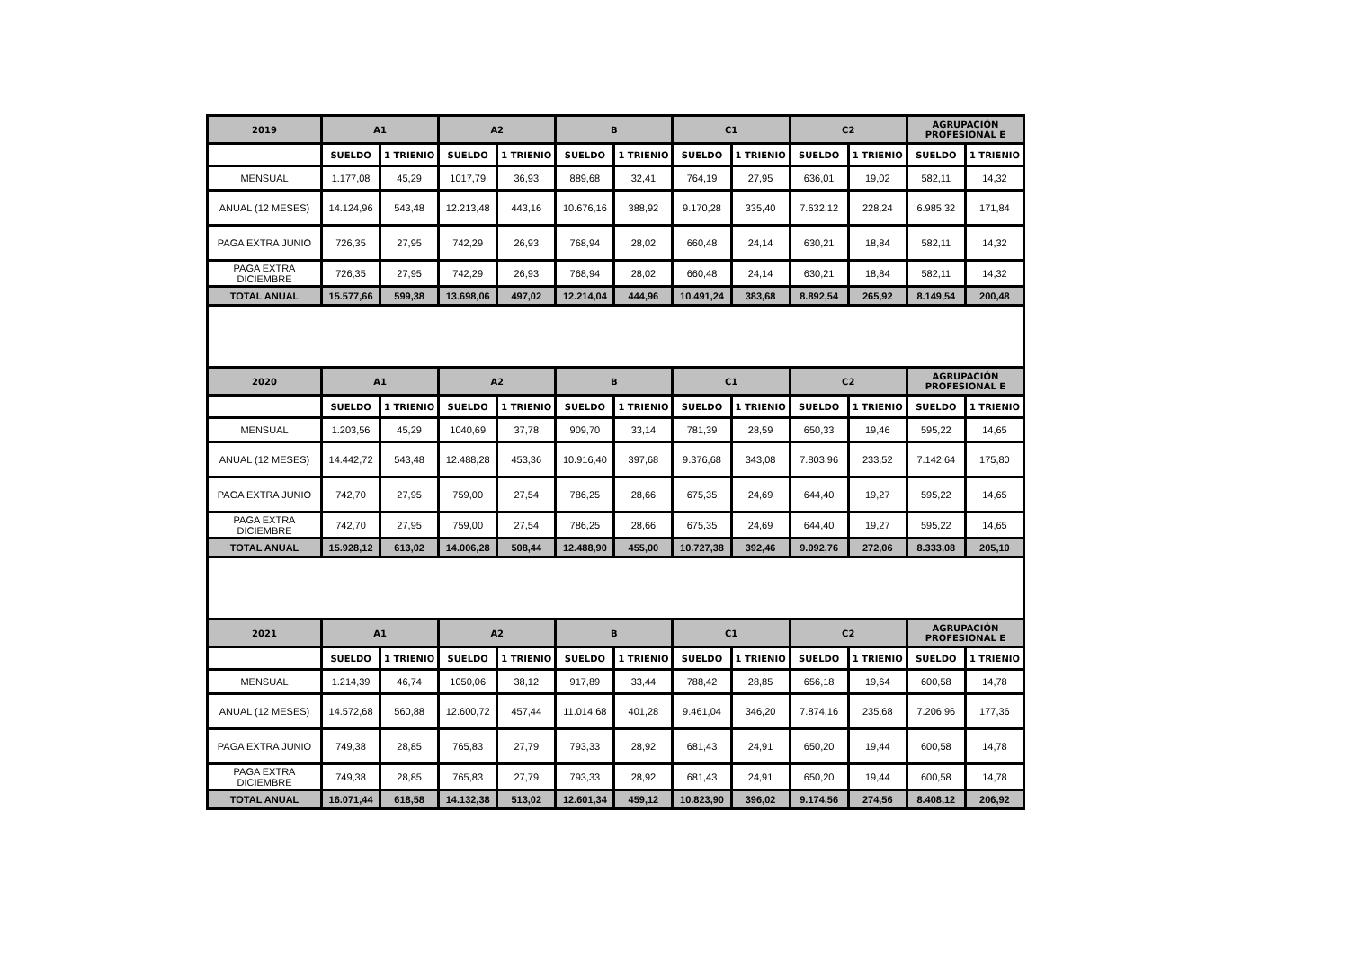| 2019 | A1 | | A2 | | B | | C1 | | C2 | | AGRUPACIÓN PROFESIONAL E | |
| --- | --- | --- | --- | --- | --- | --- | --- | --- | --- | --- | --- | --- |
| | SUELDO | 1 TRIENIO | SUELDO | 1 TRIENIO | SUELDO | 1 TRIENIO | SUELDO | 1 TRIENIO | SUELDO | 1 TRIENIO | SUELDO | 1 TRIENIO |
| MENSUAL | 1.177,08 | 45,29 | 1017,79 | 36,93 | 889,68 | 32,41 | 764,19 | 27,95 | 636,01 | 19,02 | 582,11 | 14,32 |
| ANUAL (12 MESES) | 14.124,96 | 543,48 | 12.213,48 | 443,16 | 10.676,16 | 388,92 | 9.170,28 | 335,40 | 7.632,12 | 228,24 | 6.985,32 | 171,84 |
| PAGA EXTRA JUNIO | 726,35 | 27,95 | 742,29 | 26,93 | 768,94 | 28,02 | 660,48 | 24,14 | 630,21 | 18,84 | 582,11 | 14,32 |
| PAGA EXTRA DICIEMBRE | 726,35 | 27,95 | 742,29 | 26,93 | 768,94 | 28,02 | 660,48 | 24,14 | 630,21 | 18,84 | 582,11 | 14,32 |
| TOTAL ANUAL | 15.577,66 | 599,38 | 13.698,06 | 497,02 | 12.214,04 | 444,96 | 10.491,24 | 383,68 | 8.892,54 | 265,92 | 8.149,54 | 200,48 |
| 2020 | A1 | | A2 | | B | | C1 | | C2 | | AGRUPACIÓN PROFESIONAL E | |
| --- | --- | --- | --- | --- | --- | --- | --- | --- | --- | --- | --- | --- |
| | SUELDO | 1 TRIENIO | SUELDO | 1 TRIENIO | SUELDO | 1 TRIENIO | SUELDO | 1 TRIENIO | SUELDO | 1 TRIENIO | SUELDO | 1 TRIENIO |
| MENSUAL | 1.203,56 | 45,29 | 1040,69 | 37,78 | 909,70 | 33,14 | 781,39 | 28,59 | 650,33 | 19,46 | 595,22 | 14,65 |
| ANUAL (12 MESES) | 14.442,72 | 543,48 | 12.488,28 | 453,36 | 10.916,40 | 397,68 | 9.376,68 | 343,08 | 7.803,96 | 233,52 | 7.142,64 | 175,80 |
| PAGA EXTRA JUNIO | 742,70 | 27,95 | 759,00 | 27,54 | 786,25 | 28,66 | 675,35 | 24,69 | 644,40 | 19,27 | 595,22 | 14,65 |
| PAGA EXTRA DICIEMBRE | 742,70 | 27,95 | 759,00 | 27,54 | 786,25 | 28,66 | 675,35 | 24,69 | 644,40 | 19,27 | 595,22 | 14,65 |
| TOTAL ANUAL | 15.928,12 | 613,02 | 14.006,28 | 508,44 | 12.488,90 | 455,00 | 10.727,38 | 392,46 | 9.092,76 | 272,06 | 8.333,08 | 205,10 |
| 2021 | A1 | | A2 | | B | | C1 | | C2 | | AGRUPACIÓN PROFESIONAL E | |
| --- | --- | --- | --- | --- | --- | --- | --- | --- | --- | --- | --- | --- |
| | SUELDO | 1 TRIENIO | SUELDO | 1 TRIENIO | SUELDO | 1 TRIENIO | SUELDO | 1 TRIENIO | SUELDO | 1 TRIENIO | SUELDO | 1 TRIENIO |
| MENSUAL | 1.214,39 | 46,74 | 1050,06 | 38,12 | 917,89 | 33,44 | 788,42 | 28,85 | 656,18 | 19,64 | 600,58 | 14,78 |
| ANUAL (12 MESES) | 14.572,68 | 560,88 | 12.600,72 | 457,44 | 11.014,68 | 401,28 | 9.461,04 | 346,20 | 7.874,16 | 235,68 | 7.206,96 | 177,36 |
| PAGA EXTRA JUNIO | 749,38 | 28,85 | 765,83 | 27,79 | 793,33 | 28,92 | 681,43 | 24,91 | 650,20 | 19,44 | 600,58 | 14,78 |
| PAGA EXTRA DICIEMBRE | 749,38 | 28,85 | 765,83 | 27,79 | 793,33 | 28,92 | 681,43 | 24,91 | 650,20 | 19,44 | 600,58 | 14,78 |
| TOTAL ANUAL | 16.071,44 | 618,58 | 14.132,38 | 513,02 | 12.601,34 | 459,12 | 10.823,90 | 396,02 | 9.174,56 | 274,56 | 8.408,12 | 206,92 |